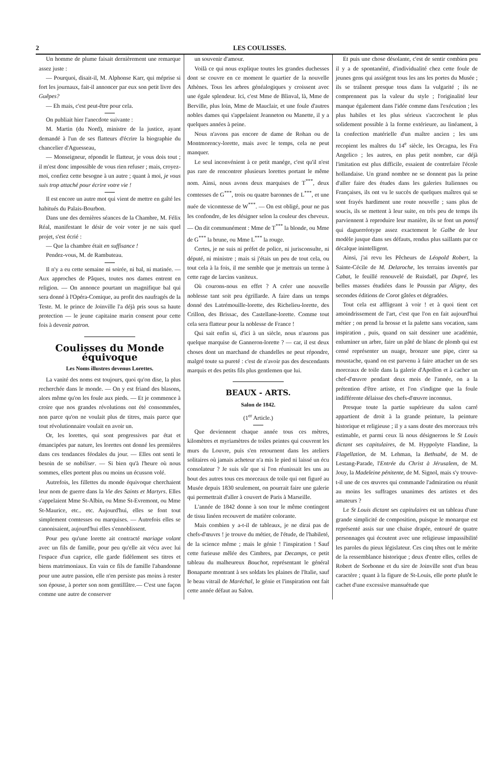2 LES COULISSES.
Un homme de plume faisait dernièrement une remarque assez juste :
— Pourquoi, disait-il, M. Alphonse Karr, qui méprise si fort les journaux, fait-il annoncer par eux son petit livre des Guêpes?
— Eh mais, c'est peut-être pour cela.
On publiait hier l'anecdote suivante :
M. Martin (du Nord), ministre de la justice, ayant demandé à l'un de ses flatteurs d'écrire la biographie du chancelier d'Aguesseau,
— Monseigneur, répondit le flatteur, je vous dois tout ; il m'est donc impossible de vous rien refuser ; mais, croyez-moi, confiez cette besogne à un autre ; quant à moi, je vous suis trop attaché pour écrire votre vie !
Il est encore un autre mot qui vient de mettre en gaîté les habitués du Palais-Bourbon.
Dans une des dernières séances de la Chambre, M. Félix Réal, manifestant le désir de voir voter je ne sais quel projet, s'est écrié :
— Que la chambre était en suffisance !
Pendez-vous, M. de Rambuteau.
Il n'y a eu cette semaine ni soirée, ni bal, ni matinée. — Aux approches de Pâques, toutes nos dames entrent en religion. — On annonce pourtant un magnifique bal qui sera donné à l'Opéra-Comique, au profit des naufragés de la Teste. M. le prince de Joinville l'a déjà pris sous sa haute protection — le jeune capitaine marin consent pour cette fois à devenir patron.
Coulisses du Monde équivoque
Les Noms illustres devenus Lorettes.
La vanité des noms est toujours, quoi qu'on dise, la plus recherchée dans le monde. — On y est friand des blasons, alors même qu'on les foule aux pieds. — Et je commence à croire que nos grandes révolutions ont été consommées, non parce qu'on ne voulait plus de titres, mais parce que tout révolutionnaire voulait en avoir un.
Or, les lorettes, qui sont progressives par état et émancipées par nature, les lorettes ont donné les premières dans ces tendances féodales du jour. — Elles ont senti le besoin de se nobiliser. — Si bien qu'à l'heure où nous sommes, elles portent plus ou moins un écusson volé.
Autrefois, les fillettes du monde équivoque cherchaient leur nom de guerre dans la Vie des Saints et Martyrs. Elles s'appelaient Mme St-Albin, ou Mme St-Evremont, ou Mme St-Maurice, etc.. etc. Aujourd'hui, elles se font tout simplement comtesses ou marquises. — Autrefois elles se canonisaient, aujourd'hui elles s'ennoblissent.
Pour peu qu'une lorette ait contracté mariage volant avec un fils de famille, pour peu qu'elle ait vécu avec lui l'espace d'un caprice, elle garde fidèlement ses titres et biens matrimoniaux. En vain ce fils de famille l'abandonne pour une autre passion, elle n'en persiste pas moins à rester son épouse, à porter son nom gentillâtre.— C'est une façon comme une autre de conserver
un souvenir d'amour.
Voilà ce qui nous explique toutes les grandes duchesses dont se couvre en ce moment le quartier de la nouvelle Athènes. Tous les arbres généalogiques y croissent avec une égale splendeur. Ici, c'est Mme de Blinval, là, Mme de Berville, plus loin, Mme de Mauclair, et une foule d'autres nobles dames qui s'appelaient Jeanneton ou Manette, il y a quelques années à peine.
Nous n'avons pas encore de dame de Rohan ou de Montmorency-lorette, mais avec le temps, cela ne peut manquer.
Le seul inconvénient à ce petit manége, c'est qu'il n'est pas rare de rencontrer plusieurs lorettes portant le même nom. Ainsi, nous avons deux marquises de T<sup>***</sup>, deux comtesses de G<sup>***</sup>, trois ou quatre baronnes de L<sup>***</sup>, et une nuée de vicomtesse de W<sup>***</sup>. — On est obligé, pour ne pas les confondre, de les désigner selon la couleur des cheveux. — On dit communément : Mme de T<sup>***</sup> la blonde, ou Mme de G<sup>***</sup> la brune, ou Mme L<sup>***</sup> la rouge.
Certes, je ne suis ni préfet de police, ni jurisconsulte, ni député, ni ministre ; mais si j'étais un peu de tout cela, ou tout cela à la fois, il me semble que je mettrais un terme à cette rage de larcins vaniteux.
Où courons-nous en effet ? A créer une nouvelle noblesse tant soit peu égrillarde. A faire dans un temps donné des Latrémouille-lorette, des Richelieu-lorette, des Crillon, des Brissac, des Castellane-lorette. Comme tout cela sera flatteur pour la noblesse de France !
Qui sait enfin si, d'ici à un siècle, nous n'aurons pas quelque marquise de Ganneron-lorette ? — car, il est deux choses dont un marchand de chandelles ne peut répondre, malgré toute sa pureté : c'est de n'avoir pas des descendants marquis et des petits fils plus gentlemen que lui.
BEAUX - ARTS.
Salon de 1842.
(1<sup>er</sup> Article.)
Que deviennent chaque année tous ces mètres, kilomètres et myriamètres de toiles peintes qui couvrent les murs du Louvre, puis s'en retournent dans les ateliers solitaires où jamais acheteur n'a mis le pied ni laissé un écu consolateur ? Je suis sûr que si l'on réunissait les uns au bout des autres tous ces morceaux de toile qui ont figuré au Musée depuis 1830 seulement, on pourrait faire une galerie qui permettrait d'aller à couvert de Paris à Marseille.
L'année de 1842 donne à son tour le même contingent de tissu linéen recouvert de matière colorante.
Mais combien y a-t-il de tableaux, je ne dirai pas de chefs-d'œuvrs ! je trouve du métier, de l'étude, de l'habileté, de la science même ; mais le génie ! l'inspiration ! Sauf cette furieuse mêlée des Cimbres, par Decamps, ce petit tableau du malheureux Bouchot, représentant le général Bonaparte montrant à ses soldats les plaines de l'Italie, sauf le beau vitrail de Maréchal, le génie et l'inspiration ont fait cette année défaut au Salon.
Et puis une chose désolante, c'est de sentir combien peu il y a de spontanéité, d'individualité chez cette foule de jeunes gens qui assiégent tous les ans les portes du Musée ; ils se traînent presque tous dans la vulgarité ; ils ne comprennent pas la valeur du style ; l'originalité leur manque également dans l'idée comme dans l'exécution ; les plus habiles et les plus sérieux s'accrochent le plus solidement possible à la forme extérieure, au linéament, à la confection matérielle d'un maître ancien ; les uns recopient les maîtres du 14<sup>e</sup> siècle, les Orcagna, les Fra Angelico ; les autres, en plus petit nombre, car déjà l'imitation est plus difficile, essaient de contrefaire l'école hollandaise. Un grand nombre ne se donnent pas la peine d'aller faire des études dans les galeries Italiennes ou Françaises, ils ont vu le succès de quelques maîtres qui se sont frayés hardiment une route nouvelle ; sans plus de soucis, ils se mettent à leur suite, en très peu de temps ils parviennent à reproduire leur manière, ils se font un ponsif qui daguerréotype assez exactement le Galbe de leur modèle jusque dans ses défauts, rendus plus saillants par ce décalque inintelligent.
Ainsi, j'ai revu les Pêcheurs de Léopold Robert, la Sainte-Cécile de M. Delaroche, les terrains inventés par Cabat, le feuillé renouvelé de Ruisdaël, par Dupré, les belles masses étudiées dans le Poussin par Aligny, des secondes éditions de Corot gâtées et dégradées.
Tout cela est affligeant à voir ! et à quoi tient cet amoindrissement de l'art, c'est que l'on en fait aujourd'hui métier ; on prend la brosse et la palette sans vocation, sans inspiration , puis, quand on sait dessiner une académie, enluminer un arbre, faire un pâté de blanc de plomb qui est censé représenter un nuage, bronzer une pipe, cirer sa moustache, quand on est parvenu à faire attacher un de ses morceaux de toile dans la galerie d'Apollon et à cacher un chef-d'œuvre pendant deux mois de l'année, on a la prétention d'être artiste, et l'on s'indigne que la foule indifférente délaisse des chefs-d'œuvre inconnus.
Presque toute la partie supérieure du salon carré appartient de droit à la grande peinture, la peinture historique et religieuse ; il y a sans doute des morceaux très estimable, et parmi ceux là nous désignerons le St Louis dictant ses capitulaires, de M. Hyppolyte Flandine, la Flagellation, de M. Lehman, la Bethsabé, de M. de Lestang-Parade, l'Entrée du Christ à Jérusalem, de M. Jouy, la Madeleine pénitente, de M. Signol, mais s'y trouve-t-il une de ces œuvres qui commande l'admiration ou réunit au moins les suffrages unanimes des artistes et des amateurs ?
Le St Louis dictant ses capitulaires est un tableau d'une grande simplicité de composition, puisque le monarque est représenté assis sur une chaise drapée, entouré de quatre personnages qui écoutent avec une religieuse impassibilité les paroles du pieux législateur. Ces cinq têtes ont le mérite de la ressemblance historique ; deux d'entre elles, celles de Robert de Sorbonne et du sire de Joinville sont d'un beau caractère ; quant à la figure de St-Louis, elle porte plutôt le cachet d'une excessive mansuétude que